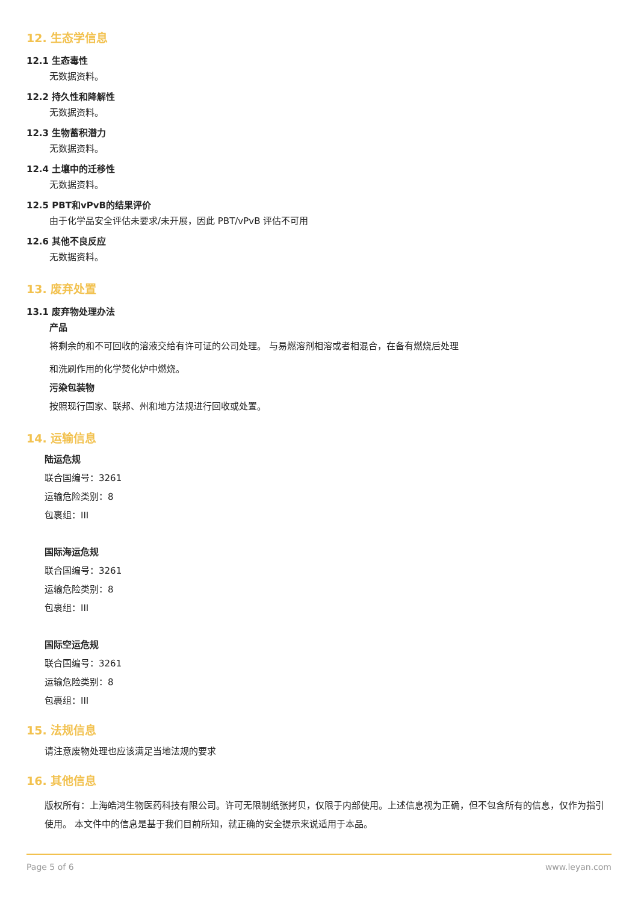12. 生态学信息
12.1 生态毒性
无数据资料。
12.2 持久性和降解性
无数据资料。
12.3 生物蓄积潜力
无数据资料。
12.4 土壤中的迁移性
无数据资料。
12.5 PBT和vPvB的结果评价
由于化学品安全评估未要求/未开展，因此 PBT/vPvB 评估不可用
12.6 其他不良反应
无数据资料。
13. 废弃处置
13.1 废弃物处理办法
产品
将剩余的和不可回收的溶液交给有许可证的公司处理。 与易燃溶剂相溶或者相混合，在备有燃烧后处理
和洗刷作用的化学焚化炉中燃烧。
污染包装物
按照现行国家、联邦、州和地方法规进行回收或处置。
14. 运输信息
陆运危规
联合国编号：3261
运输危险类别：8
包裹组：III
国际海运危规
联合国编号：3261
运输危险类别：8
包裹组：III
国际空运危规
联合国编号：3261
运输危险类别：8
包裹组：III
15. 法规信息
请注意废物处理也应该满足当地法规的要求
16. 其他信息
版权所有：上海皓鸿生物医药科技有限公司。许可无限制纸张拷贝，仅限于内部使用。上述信息视为正确，但不包含所有的信息，仅作为指引使用。 本文件中的信息是基于我们目前所知，就正确的安全提示来说适用于本品。
Page 5 of 6 www.leyan.com